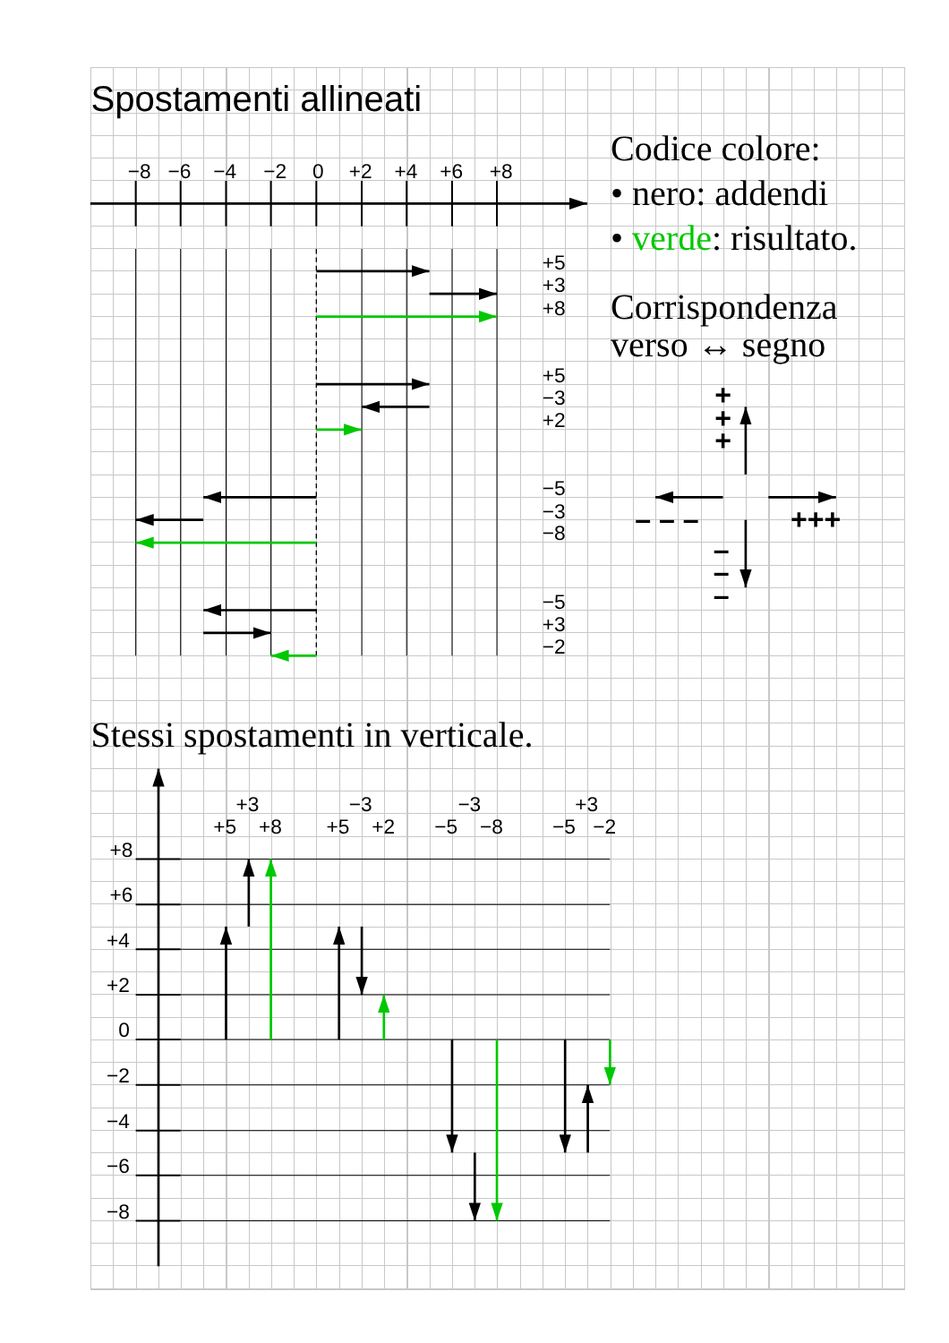Spostamenti allineati
−8
−6
−4
−2
0
+2
+4
+6
+8
+5
+3
+8
+5
−3
+2
−5
−3
−8
−5
+3
−2
Codice colore:
• nero: addendi
• verde: risultato.
Corrispondenza
verso ↔ segno
+
+
+
– – –
+++
–
–
–
Stessi spostamenti in verticale.
+8
+6
+4
+2
0
−2
−4
−6
−8
+3
+5
+8
−3
+5
+2
−3
−5
−8
+3
−5
−2